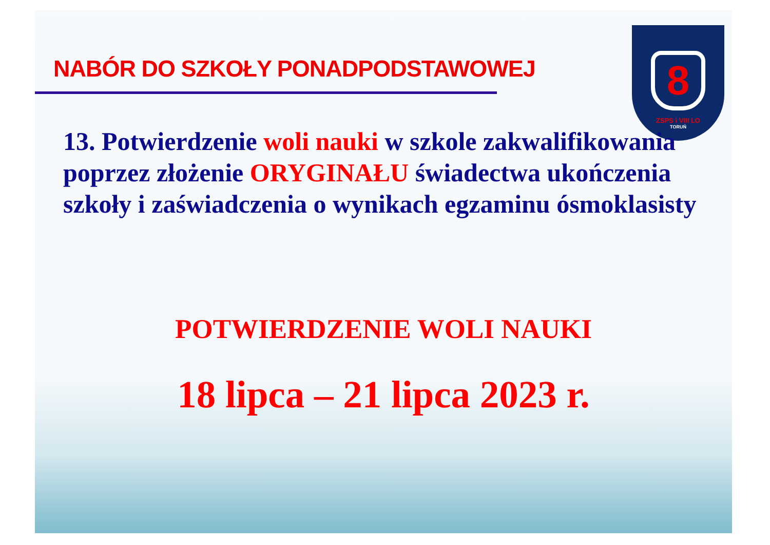NABÓR DO SZKOŁY PONADPODSTAWOWEJ
8
ZSPS i VIII LO
TORUŃ
13. Potwierdzenie woli nauki w szkole zakwalifikowania poprzez złożenie ORYGINAŁU świadectwa ukończenia szkoły i zaświadczenia o wynikach egzaminu ósmoklasisty
POTWIERDZENIE WOLI NAUKI
18 lipca – 21 lipca 2023 r.